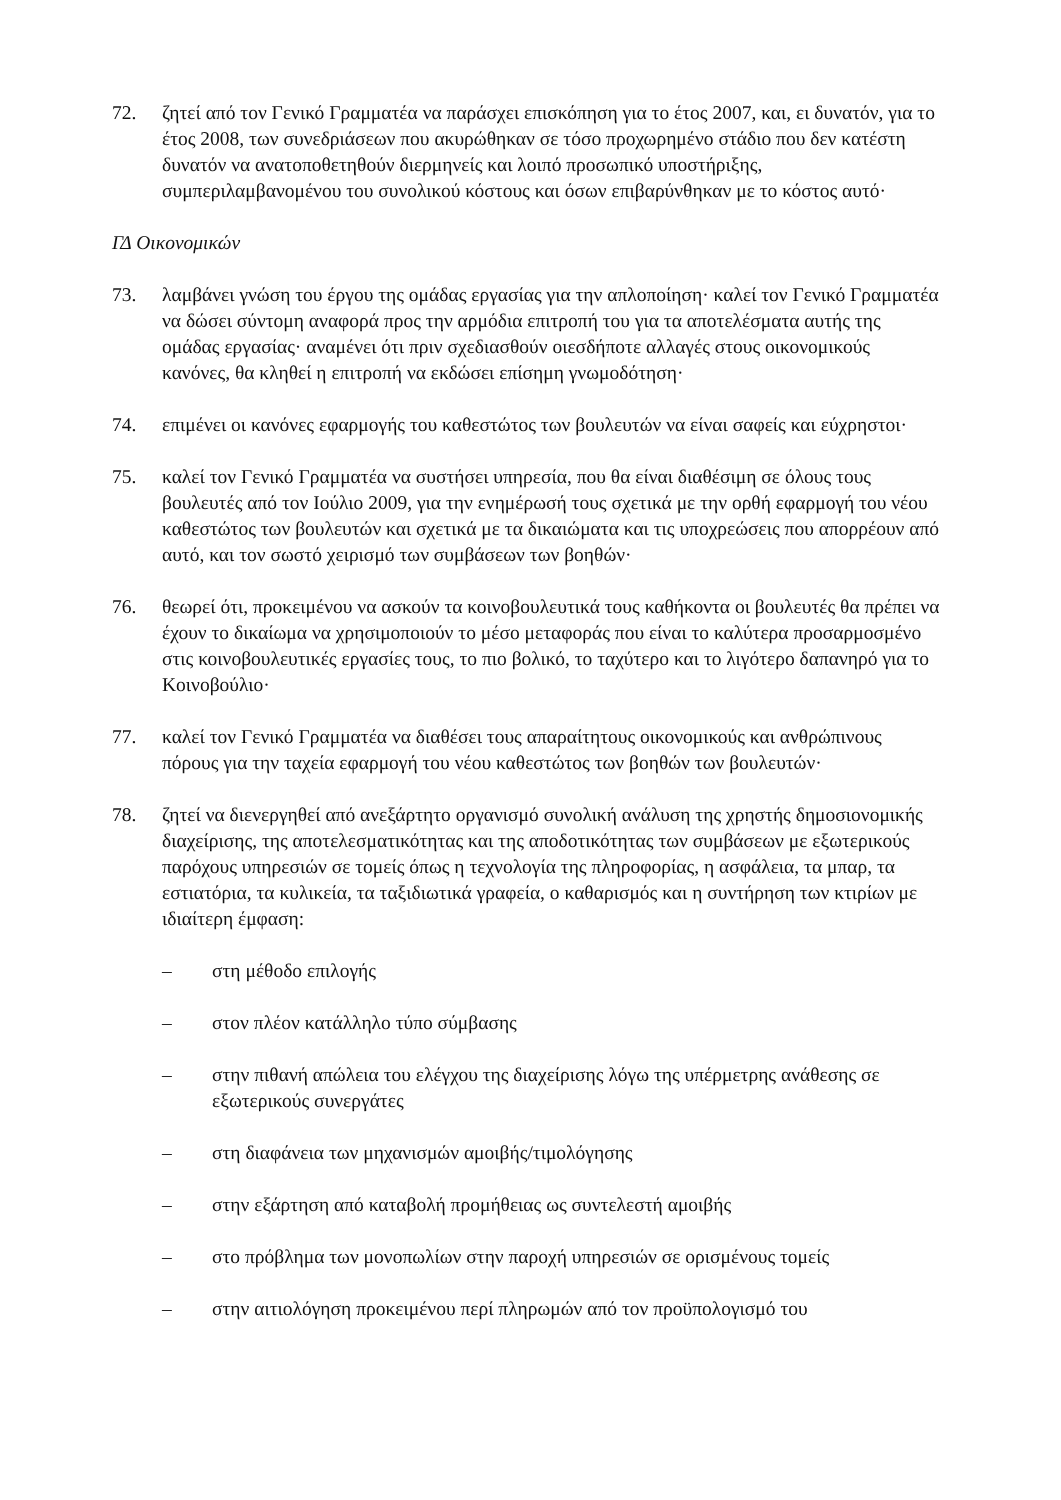72. ζητεί από τον Γενικό Γραμματέα να παράσχει επισκόπηση για το έτος 2007, και, ει δυνατόν, για το έτος 2008, των συνεδριάσεων που ακυρώθηκαν σε τόσο προχωρημένο στάδιο που δεν κατέστη δυνατόν να ανατοποθετηθούν διερμηνείς και λοιπό προσωπικό υποστήριξης, συμπεριλαμβανομένου του συνολικού κόστους και όσων επιβαρύνθηκαν με το κόστος αυτό·
ΓΔ Οικονομικών
73. λαμβάνει γνώση του έργου της ομάδας εργασίας για την απλοποίηση· καλεί τον Γενικό Γραμματέα να δώσει σύντομη αναφορά προς την αρμόδια επιτροπή του για τα αποτελέσματα αυτής της ομάδας εργασίας· αναμένει ότι πριν σχεδιασθούν οιεσδήποτε αλλαγές στους οικονομικούς κανόνες, θα κληθεί η επιτροπή να εκδώσει επίσημη γνωμοδότηση·
74. επιμένει οι κανόνες εφαρμογής του καθεστώτος των βουλευτών να είναι σαφείς και εύχρηστοι·
75. καλεί τον Γενικό Γραμματέα να συστήσει υπηρεσία, που θα είναι διαθέσιμη σε όλους τους βουλευτές από τον Ιούλιο 2009, για την ενημέρωσή τους σχετικά με την ορθή εφαρμογή του νέου καθεστώτος των βουλευτών και σχετικά με τα δικαιώματα και τις υποχρεώσεις που απορρέουν από αυτό, και τον σωστό χειρισμό των συμβάσεων των βοηθών·
76. θεωρεί ότι, προκειμένου να ασκούν τα κοινοβουλευτικά τους καθήκοντα οι βουλευτές θα πρέπει να έχουν το δικαίωμα να χρησιμοποιούν το μέσο μεταφοράς που είναι το καλύτερα προσαρμοσμένο στις κοινοβουλευτικές εργασίες τους, το πιο βολικό, το ταχύτερο και το λιγότερο δαπανηρό για το Κοινοβούλιο·
77. καλεί τον Γενικό Γραμματέα να διαθέσει τους απαραίτητους οικονομικούς και ανθρώπινους πόρους για την ταχεία εφαρμογή του νέου καθεστώτος των βοηθών των βουλευτών·
78. ζητεί να διενεργηθεί από ανεξάρτητο οργανισμό συνολική ανάλυση της χρηστής δημοσιονομικής διαχείρισης, της αποτελεσματικότητας και της αποδοτικότητας των συμβάσεων με εξωτερικούς παρόχους υπηρεσιών σε τομείς όπως η τεχνολογία της πληροφορίας, η ασφάλεια, τα μπαρ, τα εστιατόρια, τα κυλικεία, τα ταξιδιωτικά γραφεία, ο καθαρισμός και η συντήρηση των κτιρίων με ιδιαίτερη έμφαση:
– στη μέθοδο επιλογής
– στον πλέον κατάλληλο τύπο σύμβασης
– στην πιθανή απώλεια του ελέγχου της διαχείρισης λόγω της υπέρμετρης ανάθεσης σε εξωτερικούς συνεργάτες
– στη διαφάνεια των μηχανισμών αμοιβής/τιμολόγησης
– στην εξάρτηση από καταβολή προμήθειας ως συντελεστή αμοιβής
– στο πρόβλημα των μονοπωλίων στην παροχή υπηρεσιών σε ορισμένους τομείς
– στην αιτιολόγηση προκειμένου περί πληρωμών από τον προϋπολογισμό του